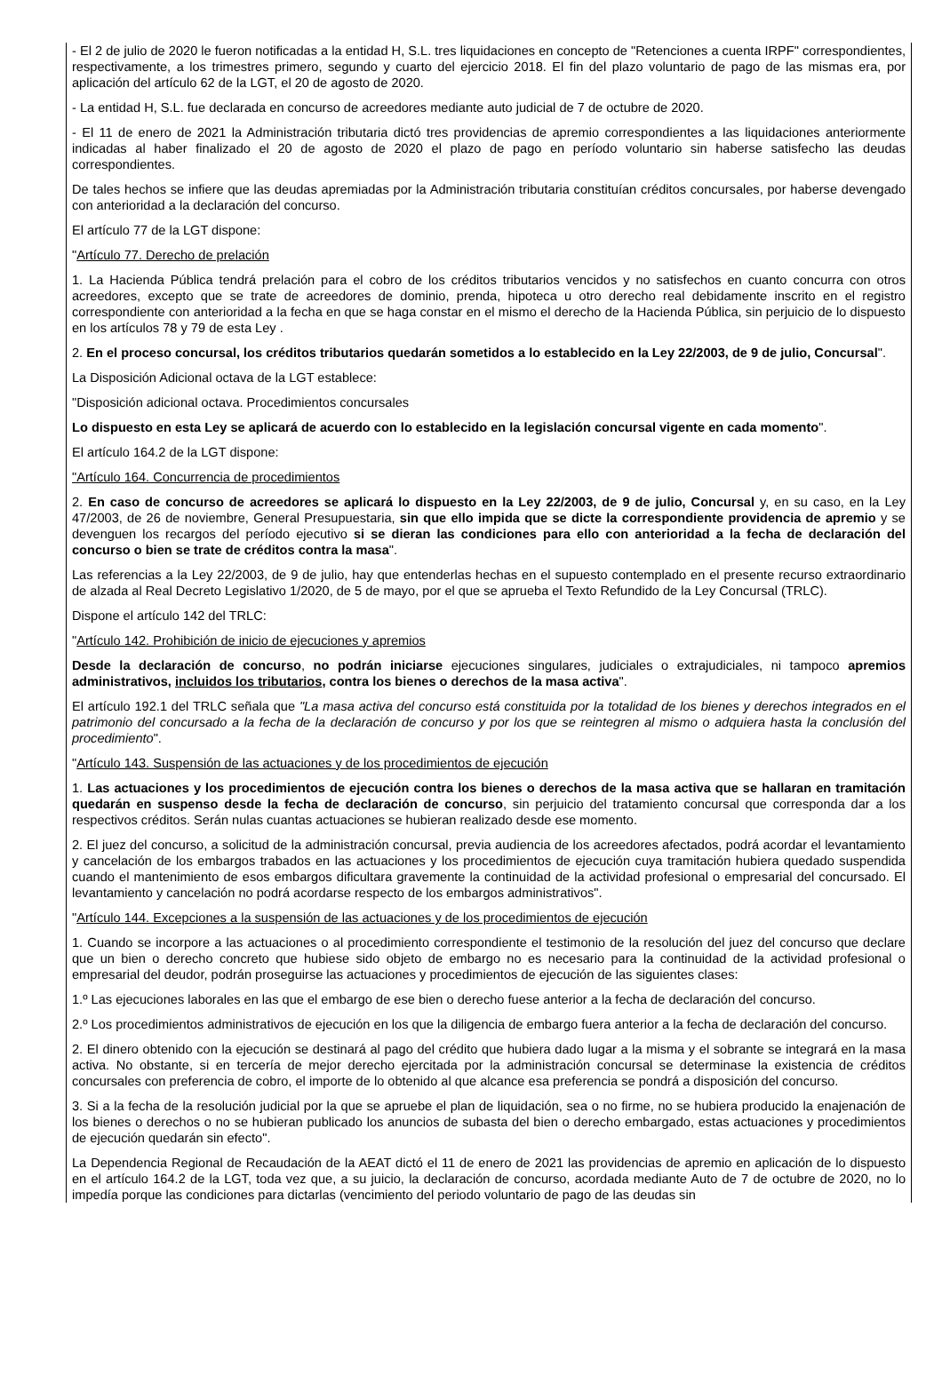- El 2 de julio de 2020 le fueron notificadas a la entidad H, S.L. tres liquidaciones en concepto de "Retenciones a cuenta IRPF" correspondientes, respectivamente, a los trimestres primero, segundo y cuarto del ejercicio 2018. El fin del plazo voluntario de pago de las mismas era, por aplicación del artículo 62 de la LGT, el 20 de agosto de 2020.
- La entidad H, S.L. fue declarada en concurso de acreedores mediante auto judicial de 7 de octubre de 2020.
- El 11 de enero de 2021 la Administración tributaria dictó tres providencias de apremio correspondientes a las liquidaciones anteriormente indicadas al haber finalizado el 20 de agosto de 2020 el plazo de pago en período voluntario sin haberse satisfecho las deudas correspondientes.
De tales hechos se infiere que las deudas apremiadas por la Administración tributaria constituían créditos concursales, por haberse devengado con anterioridad a la declaración del concurso.
El artículo 77 de la LGT dispone:
"Artículo 77. Derecho de prelación
1. La Hacienda Pública tendrá prelación para el cobro de los créditos tributarios vencidos y no satisfechos en cuanto concurra con otros acreedores, excepto que se trate de acreedores de dominio, prenda, hipoteca u otro derecho real debidamente inscrito en el registro correspondiente con anterioridad a la fecha en que se haga constar en el mismo el derecho de la Hacienda Pública, sin perjuicio de lo dispuesto en los artículos 78 y 79 de esta Ley .
2. En el proceso concursal, los créditos tributarios quedarán sometidos a lo establecido en la Ley 22/2003, de 9 de julio, Concursal".
La Disposición Adicional octava de la LGT establece:
"Disposición adicional octava. Procedimientos concursales
Lo dispuesto en esta Ley se aplicará de acuerdo con lo establecido en la legislación concursal vigente en cada momento".
El artículo 164.2 de la LGT dispone:
"Artículo 164. Concurrencia de procedimientos
2. En caso de concurso de acreedores se aplicará lo dispuesto en la Ley 22/2003, de 9 de julio, Concursal y, en su caso, en la Ley 47/2003, de 26 de noviembre, General Presupuestaria, sin que ello impida que se dicte la correspondiente providencia de apremio y se devenguen los recargos del período ejecutivo si se dieran las condiciones para ello con anterioridad a la fecha de declaración del concurso o bien se trate de créditos contra la masa".
Las referencias a la Ley 22/2003, de 9 de julio, hay que entenderlas hechas en el supuesto contemplado en el presente recurso extraordinario de alzada al Real Decreto Legislativo 1/2020, de 5 de mayo, por el que se aprueba el Texto Refundido de la Ley Concursal (TRLC).
Dispone el artículo 142 del TRLC:
"Artículo 142. Prohibición de inicio de ejecuciones y apremios
Desde la declaración de concurso, no podrán iniciarse ejecuciones singulares, judiciales o extrajudiciales, ni tampoco apremios administrativos, incluidos los tributarios, contra los bienes o derechos de la masa activa".
El artículo 192.1 del TRLC señala que "La masa activa del concurso está constituida por la totalidad de los bienes y derechos integrados en el patrimonio del concursado a la fecha de la declaración de concurso y por los que se reintegren al mismo o adquiera hasta la conclusión del procedimiento".
"Artículo 143. Suspensión de las actuaciones y de los procedimientos de ejecución
1. Las actuaciones y los procedimientos de ejecución contra los bienes o derechos de la masa activa que se hallaran en tramitación quedarán en suspenso desde la fecha de declaración de concurso, sin perjuicio del tratamiento concursal que corresponda dar a los respectivos créditos. Serán nulas cuantas actuaciones se hubieran realizado desde ese momento.
2. El juez del concurso, a solicitud de la administración concursal, previa audiencia de los acreedores afectados, podrá acordar el levantamiento y cancelación de los embargos trabados en las actuaciones y los procedimientos de ejecución cuya tramitación hubiera quedado suspendida cuando el mantenimiento de esos embargos dificultara gravemente la continuidad de la actividad profesional o empresarial del concursado. El levantamiento y cancelación no podrá acordarse respecto de los embargos administrativos".
"Artículo 144. Excepciones a la suspensión de las actuaciones y de los procedimientos de ejecución
1. Cuando se incorpore a las actuaciones o al procedimiento correspondiente el testimonio de la resolución del juez del concurso que declare que un bien o derecho concreto que hubiese sido objeto de embargo no es necesario para la continuidad de la actividad profesional o empresarial del deudor, podrán proseguirse las actuaciones y procedimientos de ejecución de las siguientes clases:
1.º Las ejecuciones laborales en las que el embargo de ese bien o derecho fuese anterior a la fecha de declaración del concurso.
2.º Los procedimientos administrativos de ejecución en los que la diligencia de embargo fuera anterior a la fecha de declaración del concurso.
2. El dinero obtenido con la ejecución se destinará al pago del crédito que hubiera dado lugar a la misma y el sobrante se integrará en la masa activa. No obstante, si en tercería de mejor derecho ejercitada por la administración concursal se determinase la existencia de créditos concursales con preferencia de cobro, el importe de lo obtenido al que alcance esa preferencia se pondrá a disposición del concurso.
3. Si a la fecha de la resolución judicial por la que se apruebe el plan de liquidación, sea o no firme, no se hubiera producido la enajenación de los bienes o derechos o no se hubieran publicado los anuncios de subasta del bien o derecho embargado, estas actuaciones y procedimientos de ejecución quedarán sin efecto".
La Dependencia Regional de Recaudación de la AEAT dictó el 11 de enero de 2021 las providencias de apremio en aplicación de lo dispuesto en el artículo 164.2 de la LGT, toda vez que, a su juicio, la declaración de concurso, acordada mediante Auto de 7 de octubre de 2020, no lo impedía porque las condiciones para dictarlas (vencimiento del periodo voluntario de pago de las deudas sin